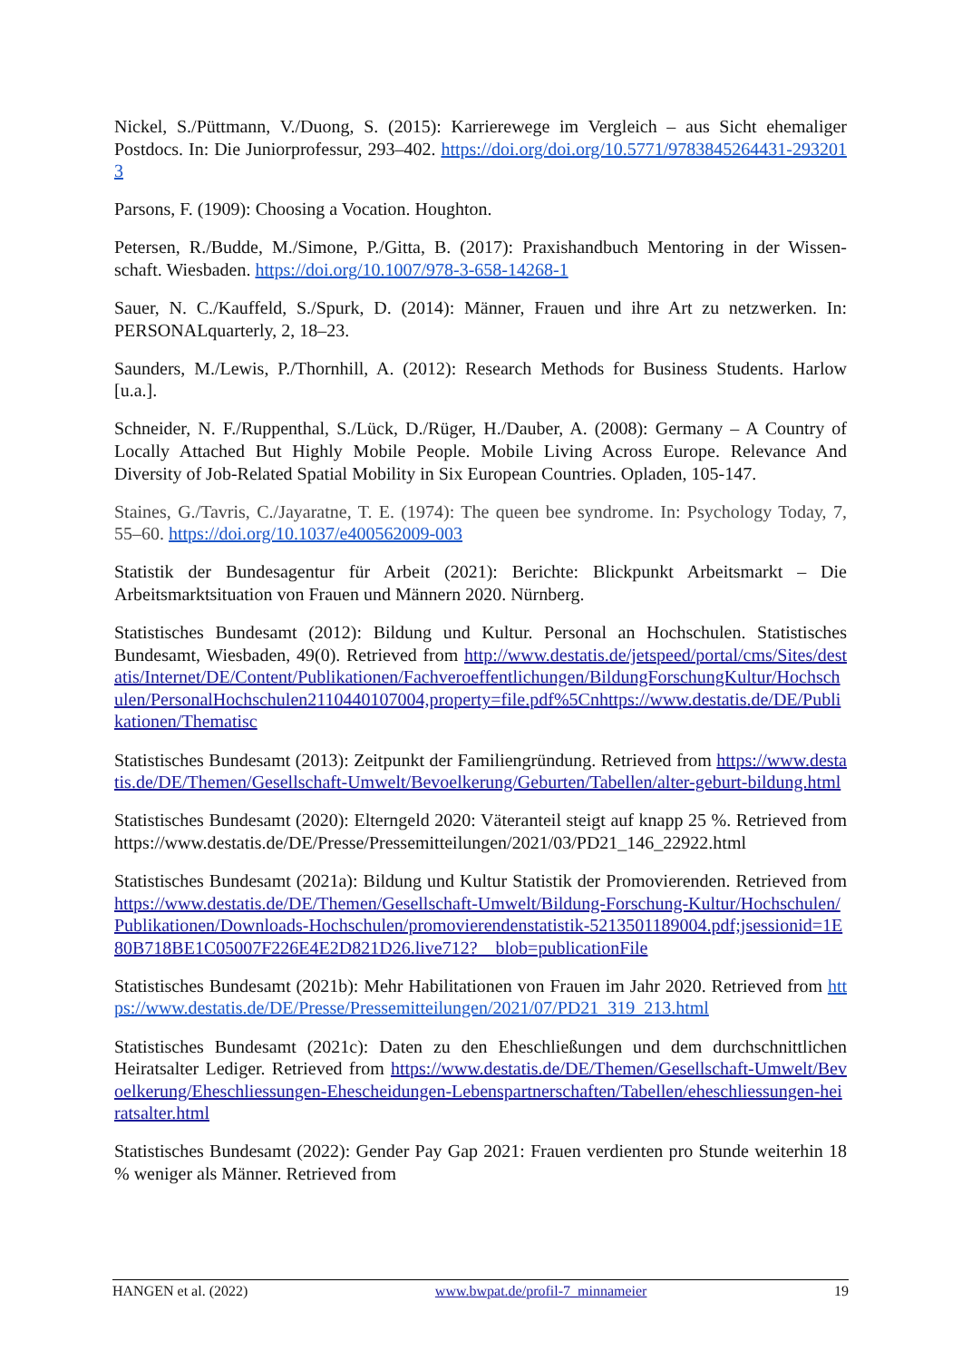Nickel, S./Püttmann, V./Duong, S. (2015): Karrierewege im Vergleich – aus Sicht ehemaliger Postdocs. In: Die Juniorprofessur, 293–402. https://doi.org/doi.org/10.5771/9783845264431-2932013
Parsons, F. (1909): Choosing a Vocation. Houghton.
Petersen, R./Budde, M./Simone, P./Gitta, B. (2017): Praxishandbuch Mentoring in der Wissen-schaft. Wiesbaden. https://doi.org/10.1007/978-3-658-14268-1
Sauer, N. C./Kauffeld, S./Spurk, D. (2014): Männer, Frauen und ihre Art zu netzwerken. In: PERSONALquarterly, 2, 18–23.
Saunders, M./Lewis, P./Thornhill, A. (2012): Research Methods for Business Students. Harlow [u.a.].
Schneider, N. F./Ruppenthal, S./Lück, D./Rüger, H./Dauber, A. (2008): Germany – A Country of Locally Attached But Highly Mobile People. Mobile Living Across Europe. Relevance And Diversity of Job-Related Spatial Mobility in Six European Countries. Opladen, 105-147.
Staines, G./Tavris, C./Jayaratne, T. E. (1974): The queen bee syndrome. In: Psychology Today, 7, 55–60. https://doi.org/10.1037/e400562009-003
Statistik der Bundesagentur für Arbeit (2021): Berichte: Blickpunkt Arbeitsmarkt – Die Arbeitsmarktsituation von Frauen und Männern 2020. Nürnberg.
Statistisches Bundesamt (2012): Bildung und Kultur. Personal an Hochschulen. Statistisches Bundesamt, Wiesbaden, 49(0). Retrieved from http://www.destatis.de/jetspeed/portal/cms/Sites/destatis/Internet/DE/Content/Publikationen/Fachveroeffentlichungen/BildungForschungKultur/Hochschulen/PersonalHochschulen2110440107004,property=file.pdf%5Cnhttps://www.destatis.de/DE/Publikationen/Thematisc
Statistisches Bundesamt (2013): Zeitpunkt der Familiengründung. Retrieved from https://www.destatis.de/DE/Themen/Gesellschaft-Umwelt/Bevoelkerung/Geburten/Tabellen/alter-geburt-bildung.html
Statistisches Bundesamt (2020): Elterngeld 2020: Väteranteil steigt auf knapp 25 %. Retrieved from https://www.destatis.de/DE/Presse/Pressemitteilungen/2021/03/PD21_146_22922.html
Statistisches Bundesamt (2021a): Bildung und Kultur Statistik der Promovierenden. Retrieved from https://www.destatis.de/DE/Themen/Gesellschaft-Umwelt/Bildung-Forschung-Kultur/Hochschulen/Publikationen/Downloads-Hochschulen/promovierendenstatistik-5213501189004.pdf;jsessionid=1E80B718BE1C05007F226E4E2D821D26.live712?__blob=publicationFile
Statistisches Bundesamt (2021b): Mehr Habilitationen von Frauen im Jahr 2020. Retrieved from https://www.destatis.de/DE/Presse/Pressemitteilungen/2021/07/PD21_319_213.html
Statistisches Bundesamt (2021c): Daten zu den Eheschließungen und dem durchschnittlichen Heiratsalter Lediger. Retrieved from https://www.destatis.de/DE/Themen/Gesellschaft-Umwelt/Bevoelkerung/Eheschliessungen-Ehescheidungen-Lebenspartnerschaften/Tabellen/eheschliessungen-heiratsalter.html
Statistisches Bundesamt (2022): Gender Pay Gap 2021: Frauen verdienten pro Stunde weiterhin 18 % weniger als Männer. Retrieved from
HANGEN et al. (2022) www.bwpat.de/profil-7_minnameier 19